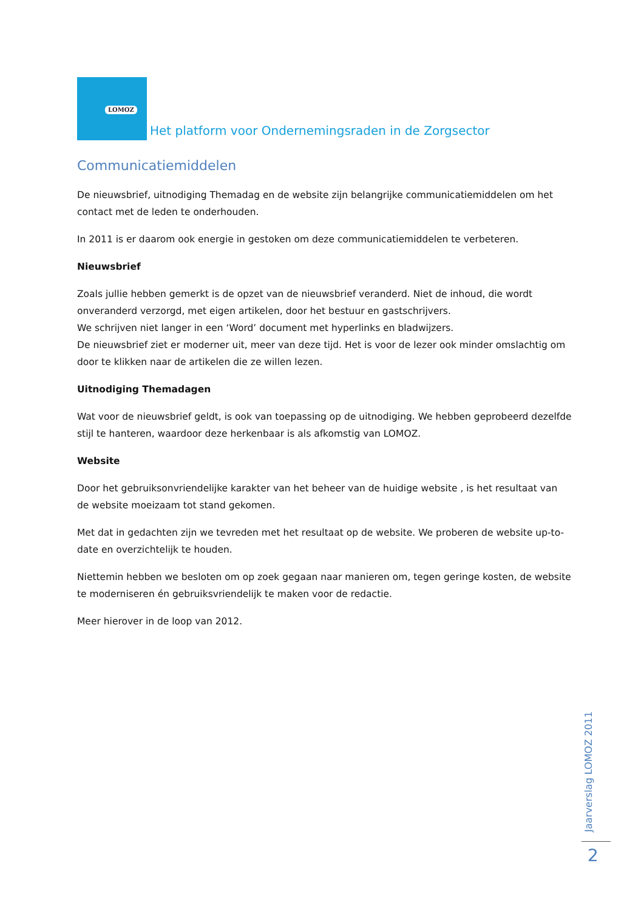LOMOZ Het platform voor Ondernemingsraden in de Zorgsector
Communicatiemiddelen
De nieuwsbrief, uitnodiging Themadag en de website zijn belangrijke communicatiemiddelen om het contact met de leden te onderhouden.
In 2011 is er daarom ook energie in gestoken om deze communicatiemiddelen te verbeteren.
Nieuwsbrief
Zoals jullie hebben gemerkt is de opzet van de nieuwsbrief veranderd. Niet de inhoud, die wordt onveranderd verzorgd, met eigen artikelen, door het bestuur en gastschrijvers.
We schrijven niet langer in een ‘Word’ document met hyperlinks en bladwijzers.
De nieuwsbrief ziet er moderner uit, meer van deze tijd. Het is voor de lezer ook minder omslachtig om door te klikken naar de artikelen die ze willen lezen.
Uitnodiging Themadagen
Wat voor de nieuwsbrief geldt, is ook van toepassing op de uitnodiging. We hebben geprobeerd dezelfde stijl te hanteren, waardoor deze herkenbaar is als afkomstig van LOMOZ.
Website
Door het gebruiksonvriendelijke karakter van het beheer van de huidige website , is het resultaat van de website moeizaam tot stand gekomen.
Met dat in gedachten zijn we tevreden met het resultaat op de website. We proberen de website up-to-date en overzichtelijk te houden.
Niettemin hebben we besloten om op zoek gegaan naar manieren om, tegen geringe kosten, de website te moderniseren én gebruiksvriendelijk te maken voor de redactie.
Meer hierover in de loop van 2012.
Jaarverslag LOMOZ 2011
2